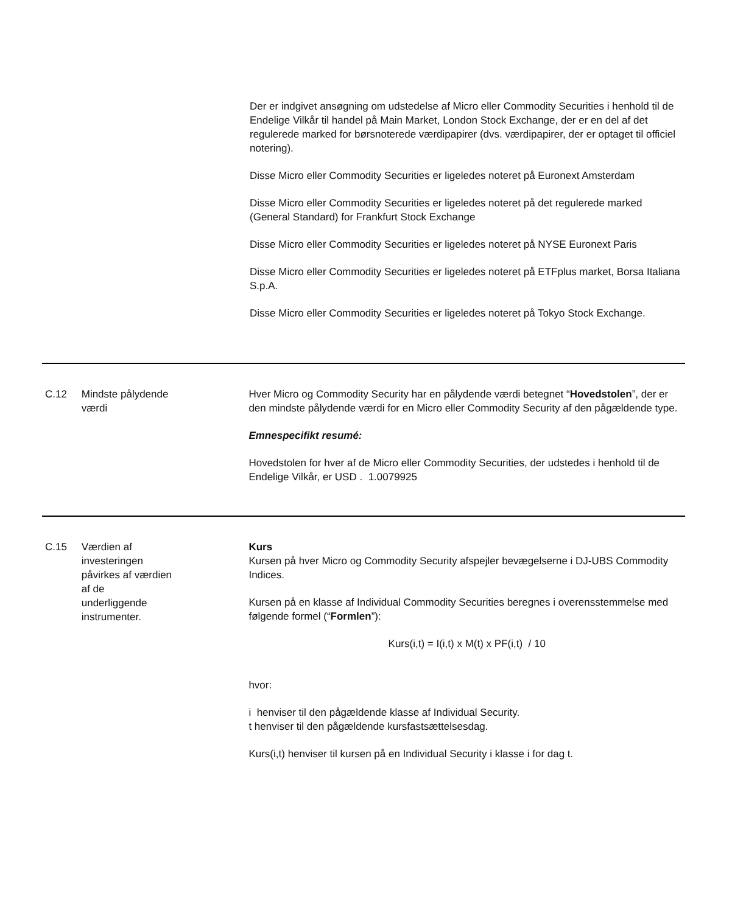Der er indgivet ansøgning om udstedelse af Micro eller Commodity Securities i henhold til de Endelige Vilkår til handel på Main Market, London Stock Exchange, der er en del af det regulerede marked for børsnoterede værdipapirer (dvs. værdipapirer, der er optaget til officiel notering).
Disse Micro eller Commodity Securities er ligeledes noteret på Euronext Amsterdam
Disse Micro eller Commodity Securities er ligeledes noteret på det regulerede marked (General Standard) for Frankfurt Stock Exchange
Disse Micro eller Commodity Securities er ligeledes noteret på NYSE Euronext Paris
Disse Micro eller Commodity Securities er ligeledes noteret på ETFplus market, Borsa Italiana S.p.A.
Disse Micro eller Commodity Securities er ligeledes noteret på Tokyo Stock Exchange.
C.12 Mindste pålydende
værdi
Hver Micro og Commodity Security har en pålydende værdi betegnet “Hovedstolen”, der er den mindste pålydende værdi for en Micro eller Commodity Security af den pågældende type.
Emnespecifikt resumé:
Hovedstolen for hver af de Micro eller Commodity Securities, der udstedes i henhold til de Endelige Vilkår, er USD . 1.0079925
C.15 Værdien af
investeringen
påvirkes af værdien
af de
underliggende
instrumenter.
Kurs
Kursen på hver Micro og Commodity Security afspejler bevægelserne i DJ-UBS Commodity Indices.
Kursen på en klasse af Individual Commodity Securities beregnes i overensstemmelse med følgende formel (“Formlen”):
Kurs(i,t) = I(i,t) x M(t) x PF(i,t) / 10
hvor:
i henviser til den pågældende klasse af Individual Security.
t henviser til den pågældende kursfastsættelsesdag.
Kurs(i,t) henviser til kursen på en Individual Security i klasse i for dag t.